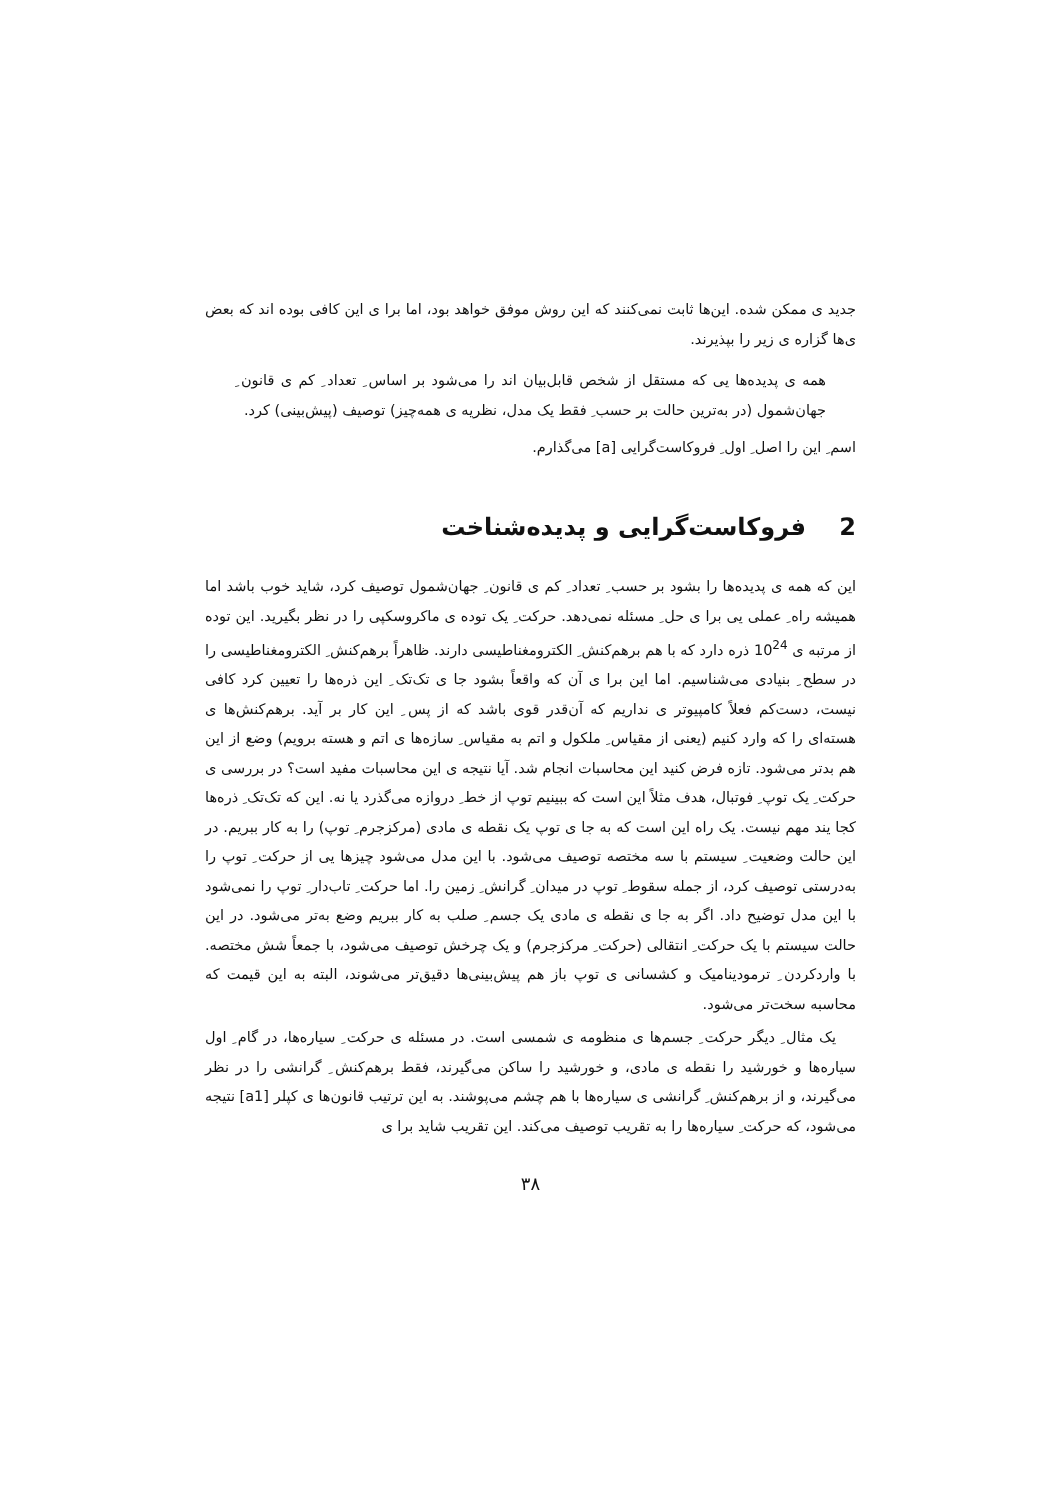جدید ی ممکن شده. این‌ها ثابت نمی‌کنند که این روش موفق خواهد بود، اما برا ی این کافی بوده اند که بعض ی‌ها گزاره ی زیر را بپذیرند.
همه ی پدیده‌ها یی که مستقل از شخص قابل‌بیان اند را می‌شود بر اساس ِ تعداد ِ کم ی قانون ِ جهان‌شمول (در به‌ترین حالت بر حسب ِ فقط یک مدل، نظریه ی همه‌چیز) توصیف (پیش‌بینی) کرد.
اسم ِ این را اصل ِ اول ِ فروکاست‌گرایی [a] می‌گذارم.
2 فروکاست‌گرایی و پدیده‌شناخت
این که همه ی پدیده‌ها را بشود بر حسب ِ تعداد ِ کم ی قانون ِ جهان‌شمول توصیف کرد، شاید خوب باشد اما همیشه راه ِ عملی یی برا ی حل ِ مسئله نمی‌دهد. حرکت ِ یک توده ی ماکروسکپی را در نظر بگیرید. این توده از مرتبه ی 10<sup>24</sup> ذره دارد که با هم برهم‌کنش ِ الکترومغناطیسی دارند. ظاهراً برهم‌کنش ِ الکترومغناطیسی را در سطح ِ بنیادی می‌شناسیم. اما این برا ی آن که واقعاً بشود جا ی تک‌تک ِ این ذره‌ها را تعیین کرد کافی نیست، دست‌کم فعلاً کامپیوتر ی نداریم که آن‌قدر قوی باشد که از پس ِ این کار بر آید. برهم‌کنش‌ها ی هسته‌ای را که وارد کنیم (یعنی از مقیاس ِ ملکول و اتم به مقیاس ِ سازه‌ها ی اتم و هسته برویم) وضع از این هم بدتر می‌شود. تازه فرض کنید این محاسبات انجام شد. آیا نتیجه ی این محاسبات مفید است؟ در بررسی ی حرکت ِ یک توپ ِ فوتبال، هدف مثلاً این است که ببینیم توپ از خط ِ دروازه می‌گذرد یا نه. این که تک‌تک ِ ذره‌ها کجا یند مهم نیست. یک راه این است که به جا ی توپ یک نقطه ی مادی (مرکزجرم ِ توپ) را به کار ببریم. در این حالت وضعیت ِ سیستم با سه مختصه توصیف می‌شود. با این مدل می‌شود چیزها یی از حرکت ِ توپ را به‌درستی توصیف کرد، از جمله سقوط ِ توپ در میدان ِ گرانش ِ زمین را. اما حرکت ِ تاب‌دار ِ توپ را نمی‌شود با این مدل توضیح داد. اگر به جا ی نقطه ی مادی یک جسم ِ صلب به کار ببریم وضع به‌تر می‌شود. در این حالت سیستم با یک حرکت ِ انتقالی (حرکت ِ مرکزجرم) و یک چرخش توصیف می‌شود، با جمعاً شش مختصه. با واردکردن ِ ترمودینامیک و کشسانی ی توپ باز هم پیش‌بینی‌ها دقیق‌تر می‌شوند، البته به این قیمت که محاسبه سخت‌تر می‌شود.
یک مثال ِ دیگر حرکت ِ جسم‌ها ی منظومه ی شمسی است. در مسئله ی حرکت ِ سیاره‌ها، در گام ِ اول سیاره‌ها و خورشید را نقطه ی مادی، و خورشید را ساکن می‌گیرند، فقط برهم‌کنش ِ گرانشی را در نظر می‌گیرند، و از برهم‌کنش ِ گرانشی ی سیاره‌ها با هم چشم می‌پوشند. به این ترتیب قانون‌ها ی کپلر [a1] نتیجه می‌شود، که حرکت ِ سیاره‌ها را به تقریب توصیف می‌کند. این تقریب شاید برا ی
۳۸